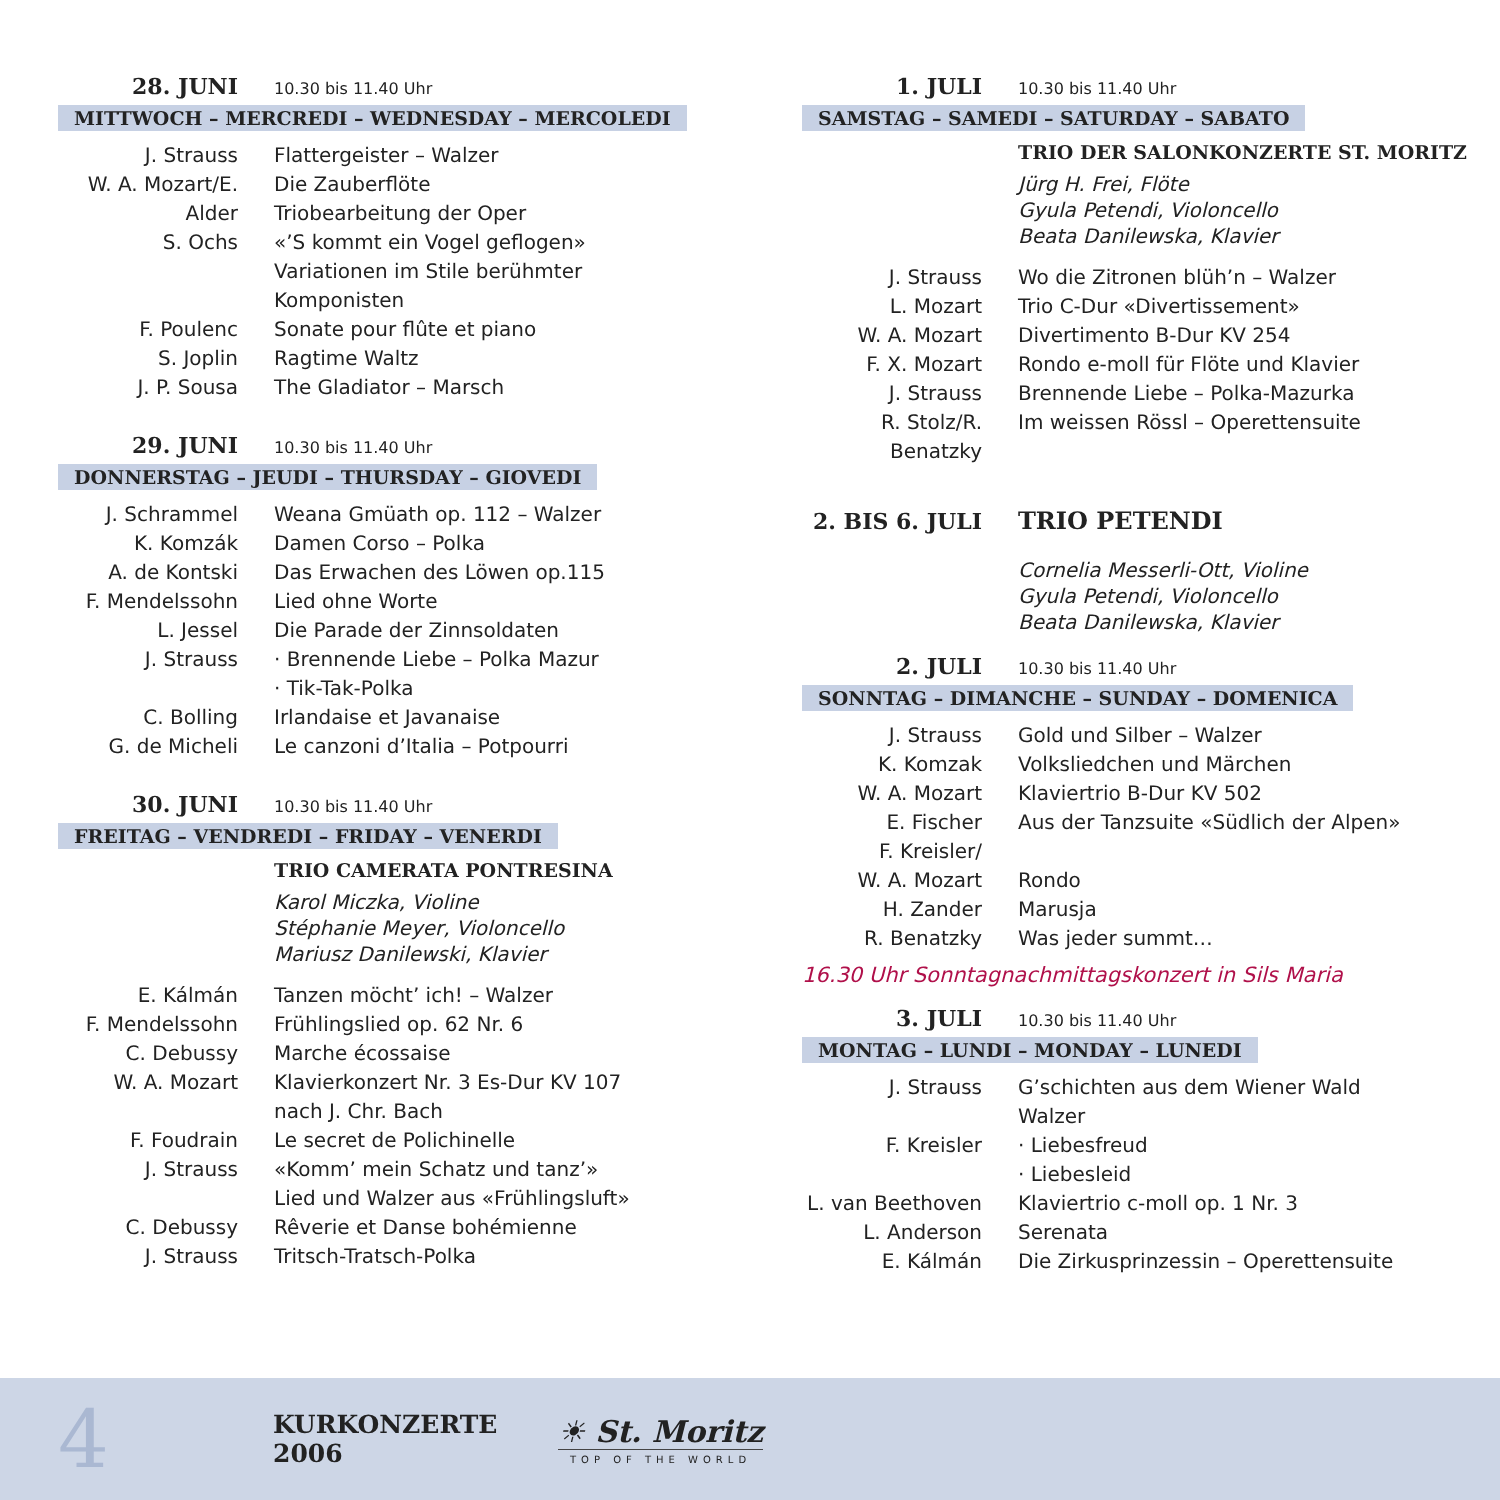28. JUNI 10.30 bis 11.40 Uhr
MITTWOCH – MERCREDI – WEDNESDAY – MERCOLEDI
J. Strauss Flattergeister – Walzer
W. A. Mozart/E. Alder
Die Zauberflöte
Triobearbeitung der Oper
S. Ochs «’S kommt ein Vogel geflogen»
Variationen im Stile berühmter
Komponisten
F. Poulenc Sonate pour flûte et piano
S. Joplin Ragtime Waltz
J. P. Sousa The Gladiator – Marsch
29. JUNI 10.30 bis 11.40 Uhr
DONNERSTAG – JEUDI – THURSDAY – GIOVEDI
J. Schrammel Weana Gmüath op. 112 – Walzer
K. Komzák Damen Corso – Polka
A. de Kontski Das Erwachen des Löwen op.115
F. Mendelssohn Lied ohne Worte
L. Jessel Die Parade der Zinnsoldaten
J. Strauss · Brennende Liebe – Polka Mazur
· Tik-Tak-Polka
C. Bolling Irlandaise et Javanaise
G. de Micheli Le canzoni d’Italia – Potpourri
30. JUNI 10.30 bis 11.40 Uhr
FREITAG – VENDREDI – FRIDAY – VENERDI
TRIO CAMERATA PONTRESINA
Karol Miczka, Violine
Stéphanie Meyer, Violoncello
Mariusz Danilewski, Klavier
E. Kálmán Tanzen möcht’ ich! – Walzer
F. Mendelssohn Frühlingslied op. 62 Nr. 6
C. Debussy Marche écossaise
W. A. Mozart Klavierkonzert Nr. 3 Es-Dur KV 107
nach J. Chr. Bach
F. Foudrain Le secret de Polichinelle
J. Strauss «Komm’ mein Schatz und tanz’»
Lied und Walzer aus «Frühlingsluft»
C. Debussy Rêverie et Danse bohémienne
J. Strauss Tritsch-Tratsch-Polka
1. JULI 10.30 bis 11.40 Uhr
SAMSTAG – SAMEDI – SATURDAY – SABATO
TRIO DER SALONKONZERTE ST. MORITZ
Jürg H. Frei, Flöte
Gyula Petendi, Violoncello
Beata Danilewska, Klavier
J. Strauss Wo die Zitronen blüh’n – Walzer
L. Mozart Trio C-Dur «Divertissement»
W. A. Mozart Divertimento B-Dur KV 254
F. X. Mozart Rondo e-moll für Flöte und Klavier
J. Strauss Brennende Liebe – Polka-Mazurka
R. Stolz/R. Benatzky
Im weissen Rössl – Operettensuite
2. BIS 6. JULI TRIO PETENDI
Cornelia Messerli-Ott, Violine
Gyula Petendi, Violoncello
Beata Danilewska, Klavier
2. JULI 10.30 bis 11.40 Uhr
SONNTAG – DIMANCHE – SUNDAY – DOMENICA
J. Strauss Gold und Silber – Walzer
K. Komzak Volksliedchen und Märchen
W. A. Mozart Klaviertrio B-Dur KV 502
E. Fischer Aus der Tanzsuite «Südlich der Alpen»
F. Kreisler/
W. A. Mozart
Rondo
H. Zander Marusja
R. Benatzky Was jeder summt…
16.30 Uhr Sonntagnachmittagskonzert in Sils Maria
3. JULI 10.30 bis 11.40 Uhr
MONTAG – LUNDI – MONDAY – LUNEDI
J. Strauss G’schichten aus dem Wiener Wald
Walzer
F. Kreisler · Liebesfreud
· Liebesleid
L. van Beethoven
Klaviertrio c-moll op. 1 Nr. 3
L. Anderson Serenata
E. Kálmán Die Zirkusprinzessin – Operettensuite
4
KURKONZERTE 2006
☀ St. Moritz
TOP OF THE WORLD